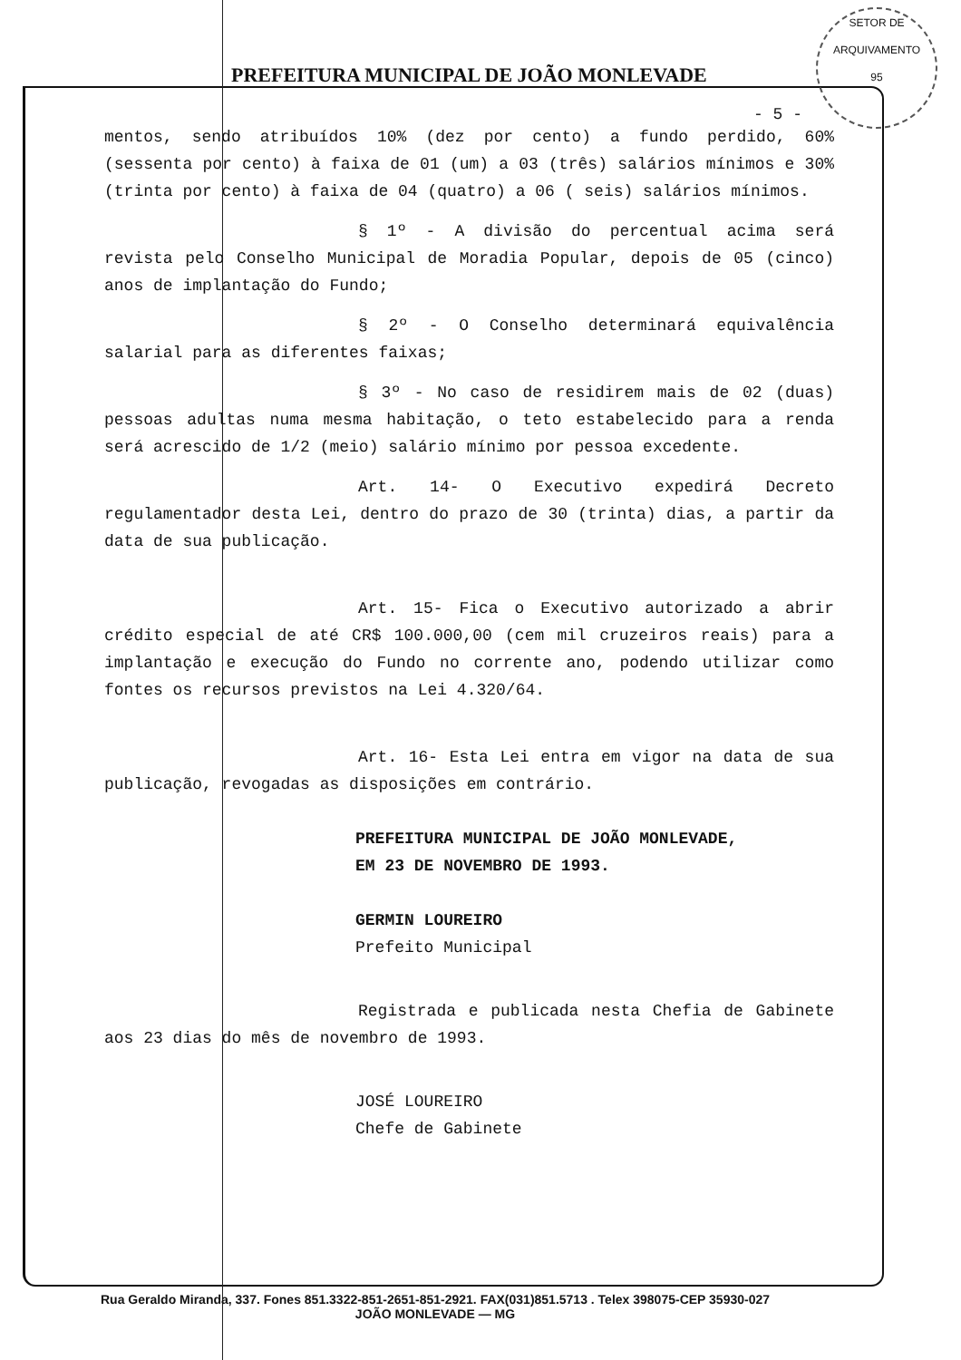SETOR DE ARQUIVAMENTO
95
PREFEITURA MUNICIPAL DE JOÃO MONLEVADE
- 5 -
mentos, sendo atribuídos 10% (dez por cento) a fundo perdido, 60% (sessenta por cento) à faixa de 01 (um) a 03 (três) salários mínimos e 30% (trinta por cento) à faixa de 04 (quatro) a 06 ( seis) salários mínimos.
§ 1º - A divisão do percentual acima será revista pelo Conselho Municipal de Moradia Popular, depois de 05 (cinco) anos de implantação do Fundo;
§ 2º - O Conselho determinará equivalência salarial para as diferentes faixas;
§ 3º - No caso de residirem mais de 02 (duas) pessoas adultas numa mesma habitação, o teto estabelecido para a renda será acrescido de 1/2 (meio) salário mínimo por pessoa excedente.
Art. 14- O Executivo expedirá Decreto regulamentador desta Lei, dentro do prazo de 30 (trinta) dias, a partir da data de sua publicação.
Art. 15- Fica o Executivo autorizado a abrir crédito especial de até CR$ 100.000,00 (cem mil cruzeiros reais) para a implantação e execução do Fundo no corrente ano, podendo utilizar como fontes os recursos previstos na Lei 4.320/64.
Art. 16- Esta Lei entra em vigor na data de sua publicação, revogadas as disposições em contrário.
PREFEITURA MUNICIPAL DE JOÃO MONLEVADE,
EM 23 DE NOVEMBRO DE 1993.
GERMIN LOUREIRO
Prefeito Municipal
Registrada e publicada nesta Chefia de Gabinete aos 23 dias do mês de novembro de 1993.
JOSÉ LOUREIRO
Chefe de Gabinete
Rua Geraldo Miranda, 337. Fones 851.3322-851-2651-851-2921. FAX(031)851.5713 . Telex 398075-CEP 35930-027
JOÃO MONLEVADE — MG